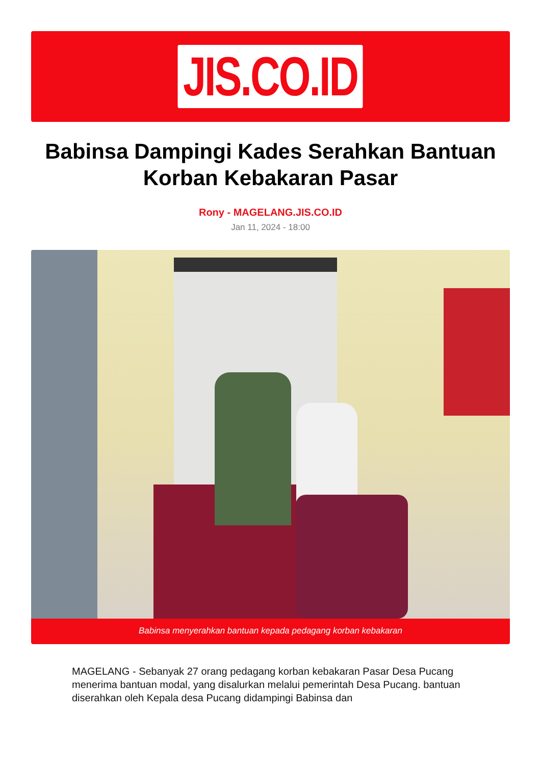JIS.CO.ID
Babinsa Dampingi Kades Serahkan Bantuan Korban Kebakaran Pasar
Rony - MAGELANG.JIS.CO.ID
Jan 11, 2024 - 18:00
Babinsa menyerahkan bantuan kepada pedagang korban kebakaran
MAGELANG - Sebanyak 27 orang pedagang korban kebakaran Pasar Desa Pucang menerima bantuan modal, yang disalurkan melalui pemerintah Desa Pucang. bantuan diserahkan oleh Kepala desa Pucang didampingi Babinsa dan